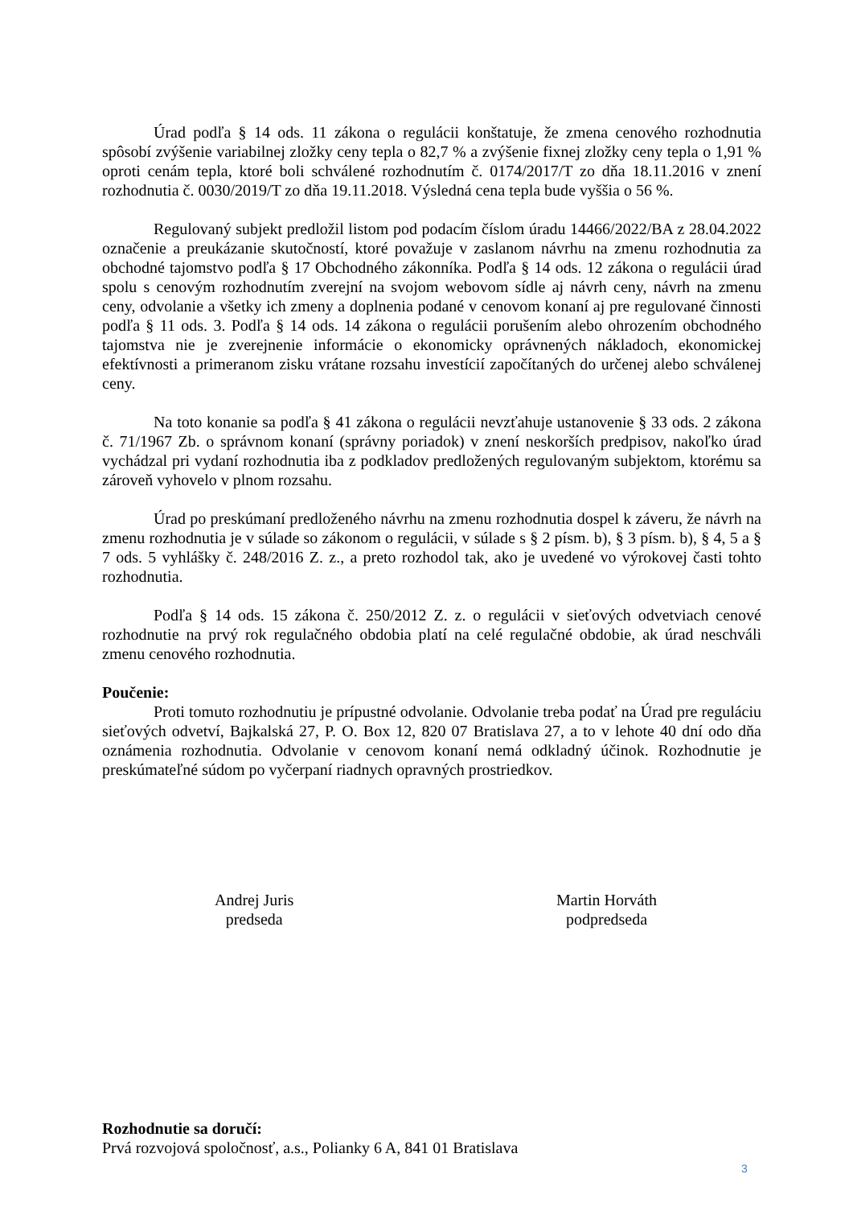Úrad podľa § 14 ods. 11 zákona o regulácii konštatuje, že zmena cenového rozhodnutia spôsobí zvýšenie variabilnej zložky ceny tepla o 82,7 % a zvýšenie fixnej zložky ceny tepla o 1,91 % oproti cenám tepla, ktoré boli schválené rozhodnutím č. 0174/2017/T zo dňa 18.11.2016 v znení rozhodnutia č. 0030/2019/T zo dňa 19.11.2018. Výsledná cena tepla bude vyššia o 56 %.
Regulovaný subjekt predložil listom pod podacím číslom úradu 14466/2022/BA z 28.04.2022 označenie a preukázanie skutočností, ktoré považuje v zaslanom návrhu na zmenu rozhodnutia za obchodné tajomstvo podľa § 17 Obchodného zákonníka. Podľa § 14 ods. 12 zákona o regulácii úrad spolu s cenovým rozhodnutím zverejní na svojom webovom sídle aj návrh ceny, návrh na zmenu ceny, odvolanie a všetky ich zmeny a doplnenia podané v cenovom konaní aj pre regulované činnosti podľa § 11 ods. 3. Podľa § 14 ods. 14 zákona o regulácii porušením alebo ohrozením obchodného tajomstva nie je zverejnenie informácie o ekonomicky oprávnených nákladoch, ekonomickej efektívnosti a primeranom zisku vrátane rozsahu investícií započítaných do určenej alebo schválenej ceny.
Na toto konanie sa podľa § 41 zákona o regulácii nevzťahuje ustanovenie § 33 ods. 2 zákona č. 71/1967 Zb. o správnom konaní (správny poriadok) v znení neskorších predpisov, nakoľko úrad vychádzal pri vydaní rozhodnutia iba z podkladov predložených regulovaným subjektom, ktorému sa zároveň vyhovelo v plnom rozsahu.
Úrad po preskúmaní predloženého návrhu na zmenu rozhodnutia dospel k záveru, že návrh na zmenu rozhodnutia je v súlade so zákonom o regulácii, v súlade s § 2 písm. b), § 3 písm. b), § 4, 5 a § 7 ods. 5 vyhlášky č. 248/2016 Z. z., a preto rozhodol tak, ako je uvedené vo výrokovej časti tohto rozhodnutia.
Podľa § 14 ods. 15 zákona č. 250/2012 Z. z. o regulácii v sieťových odvetviach cenové rozhodnutie na prvý rok regulačného obdobia platí na celé regulačné obdobie, ak úrad neschváli zmenu cenového rozhodnutia.
Poučenie:
Proti tomuto rozhodnutiu je prípustné odvolanie. Odvolanie treba podať na Úrad pre reguláciu sieťových odvetví, Bajkalská 27, P. O. Box 12, 820 07 Bratislava 27, a to v lehote 40 dní odo dňa oznámenia rozhodnutia. Odvolanie v cenovom konaní nemá odkladný účinok. Rozhodnutie je preskúmateľné súdom po vyčerpaní riadnych opravných prostriedkov.
Andrej Juris
predseda
Martin Horváth
podpredseda
Rozhodnutie sa doručí:
Prvá rozvojová spoločnosť, a.s., Polianky 6 A, 841 01 Bratislava
3